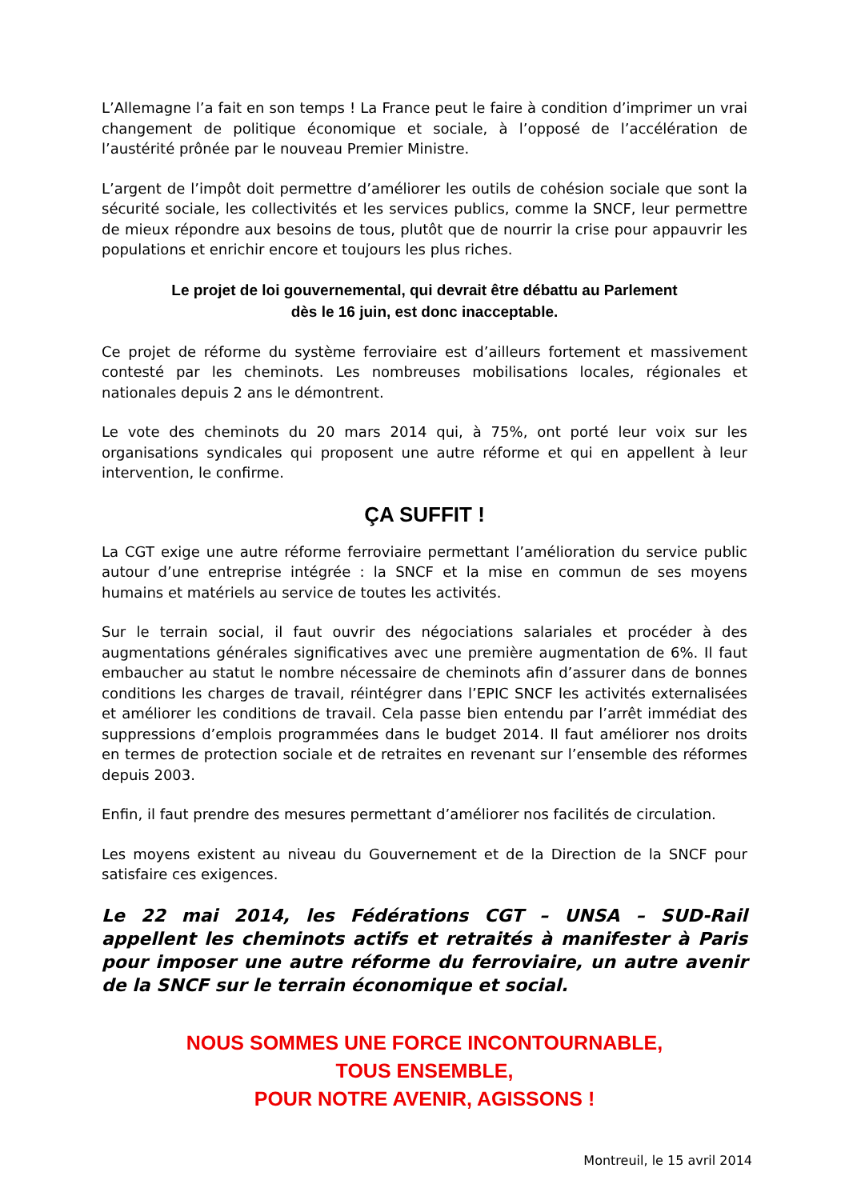L’Allemagne l’a fait en son temps ! La France peut le faire à condition d’imprimer un vrai changement de politique économique et sociale, à l’opposé de l’accélération de l’austérité prônée par le nouveau Premier Ministre.
L’argent de l’impôt doit permettre d’améliorer les outils de cohésion sociale que sont la sécurité sociale, les collectivités et les services publics, comme la SNCF, leur permettre de mieux répondre aux besoins de tous, plutôt que de nourrir la crise pour appauvrir les populations et enrichir encore et toujours les plus riches.
Le projet de loi gouvernemental, qui devrait être débattu au Parlement
dès le 16 juin, est donc inacceptable.
Ce projet de réforme du système ferroviaire est d’ailleurs fortement et massivement contesté par les cheminots. Les nombreuses mobilisations locales, régionales et nationales depuis 2 ans le démontrent.
Le vote des cheminots du 20 mars 2014 qui, à 75%, ont porté leur voix sur les organisations syndicales qui proposent une autre réforme et qui en appellent à leur intervention, le confirme.
ÇA SUFFIT !
La CGT exige une autre réforme ferroviaire permettant l’amélioration du service public autour d’une entreprise intégrée : la SNCF et la mise en commun de ses moyens humains et matériels au service de toutes les activités.
Sur le terrain social, il faut ouvrir des négociations salariales et procéder à des augmentations générales significatives avec une première augmentation de 6%. Il faut embaucher au statut le nombre nécessaire de cheminots afin d’assurer dans de bonnes conditions les charges de travail, réintégrer dans l’EPIC SNCF les activités externalisées et améliorer les conditions de travail. Cela passe bien entendu par l’arrêt immédiat des suppressions d’emplois programmées dans le budget 2014. Il faut améliorer nos droits en termes de protection sociale et de retraites en revenant sur l’ensemble des réformes depuis 2003.
Enfin, il faut prendre des mesures permettant d’améliorer nos facilités de circulation.
Les moyens existent au niveau du Gouvernement et de la Direction de la SNCF pour satisfaire ces exigences.
Le 22 mai 2014, les Fédérations CGT – UNSA – SUD-Rail appellent les cheminots actifs et retraités à manifester à Paris pour imposer une autre réforme du ferroviaire, un autre avenir de la SNCF sur le terrain économique et social.
NOUS SOMMES UNE FORCE INCONTOURNABLE,
TOUS ENSEMBLE,
POUR NOTRE AVENIR, AGISSONS !
Montreuil, le 15 avril 2014